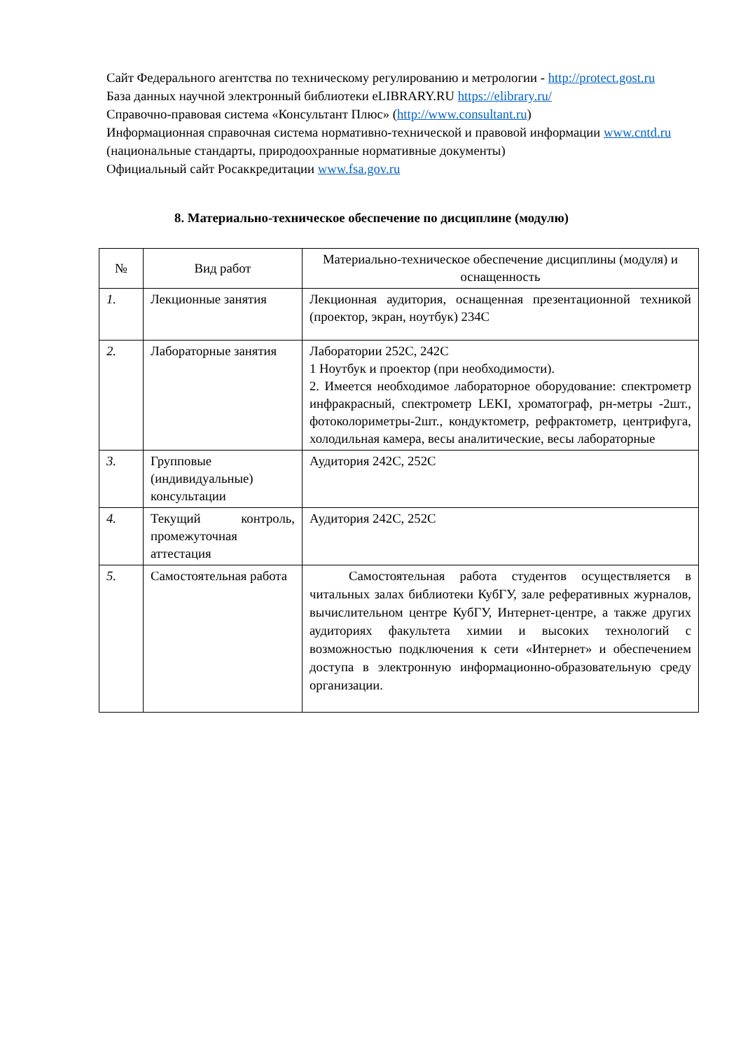Сайт Федерального агентства по техническому регулированию и метрологии - http://protect.gost.ru
База данных научной электронный библиотеки eLIBRARY.RU https://elibrary.ru/
Справочно-правовая система «Консультант Плюс» (http://www.consultant.ru)
Информационная справочная система нормативно-технической и правовой информации www.cntd.ru (национальные стандарты, природоохранные нормативные документы)
Официальный сайт Росаккредитации www.fsa.gov.ru
8. Материально-техническое обеспечение по дисциплине (модулю)
| № | Вид работ | Материально-техническое обеспечение дисциплины (модуля) и оснащенность |
| --- | --- | --- |
| 1. | Лекционные занятия | Лекционная аудитория, оснащенная презентационной техникой (проектор, экран, ноутбук) 234С |
| 2. | Лабораторные занятия | Лаборатории 252С, 242С 1 Ноутбук и проектор (при необходимости). 2. Имеется необходимое лабораторное оборудование: спектрометр инфракрасный, спектрометр LEKI, хроматограф, рн-метры -2шт., фотоколориметры-2шт., кондуктометр, рефрактометр, центрифуга, холодильная камера, весы аналитические, весы лабораторные |
| 3. | Групповые (индивидуальные) консультации | Аудитория 242С, 252С |
| 4. | Текущий контроль, промежуточная аттестация | Аудитория 242С, 252С |
| 5. | Самостоятельная работа | Самостоятельная работа студентов осуществляется в читальных залах библиотеки КубГУ, зале реферативных журналов, вычислительном центре КубГУ, Интернет-центре, а также других аудиториях факультета химии и высоких технологий с возможностью подключения к сети «Интернет» и обеспечением доступа в электронную информационно-образовательную среду организации. |